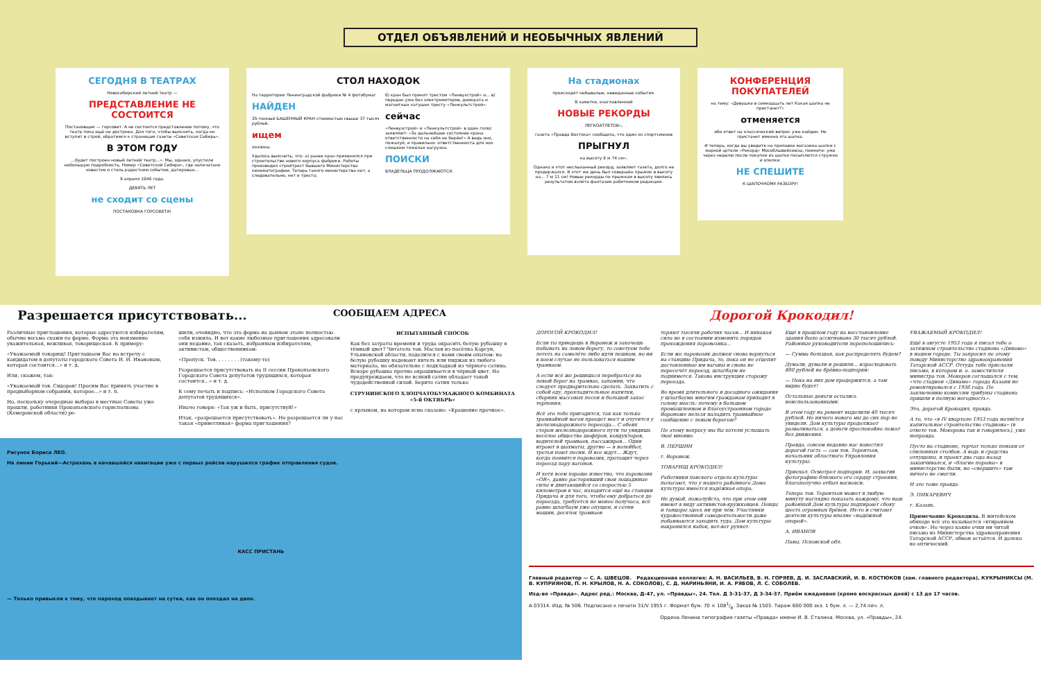ОТДЕЛ ОБЪЯВЛЕНИЙ И НЕОБЫЧНЫХ ЯВЛЕНИЙ
СЕГОДНЯ В ТЕАТРАХ
Новосибирский летний театр —
ПРЕДСТАВЛЕНИЕ НЕ СОСТОИТСЯ
Постановщик — горсовет. А не состоится представление потому, что театр пока ещё не достроен. Для того, чтобы выяснить, когда он вступит в строй, обратимся к страницам газеты «Советская Сибирь».
В ЭТОМ ГОДУ
...будет построен новый летний театр...». Мы, однако, упустили небольшую подробность. Номер «Советской Сибири», где напечатано известие о столь радостном событии, датирован...
9 апреля 1946 года.
ДЕВЯТЬ ЛЕТ
не сходит со сцены
ПОСТАНОВКА ГОРСОВЕТА!
СТОЛ НАХОДОК
На территории Ленинградской фабрики № 4 фотобумаг
НАЙДЕН
35-тонный БАШЕННЫЙ КРАН стоимостью свыше 37 тысяч рублей.
ищем
хозяина.
Удалось выяснить, что: а) ранее кран применялся при строительстве нового корпуса фабрики. Работы производил стройтрест бывшего Министерства кинематографии. Теперь такого министерства нет, а следовательно, нет и треста;
б) кран был принят трестом «Ленвузстрой» и... в) передан уже без электромоторов, домкрата и магнитных катушек тресту «Ленкультстрой».
сейчас
«Ленвузстрой» и «Ленкультстрой» в один голос заявляют: «За дальнейшее состояние крана ответственности на себя не берём!» А ведь оно, пожалуй, и правильно: ответственность для них слишком тяжёлая нагрузка.
ПОИСКИ
ВЛАДЕЛЬЦА ПРОДОЛЖАЮТСЯ.
На стадионах
происходят небывалые, невиданные события.
В заметке, озаглавленной
НОВЫЕ РЕКОРДЫ
ЛЕГКОАТЛЕТОВ»,
газета «Правда Востока» сообщила, что один из спортсменов
ПРЫГНУЛ
на высоту 6 м 74 см».
Однако и этот неслыханный рекорд, заявляет газета, долго не продержался. В этот же день был совершён прыжок в высоту на... 7 м 11 см! Новые рекорды по прыжкам в высоту явились результатом взлёта фантазии работников редакции.
КОНФЕРЕНЦИЯ ПОКУПАТЕЛЕЙ
на тему: «Девушке в семнадцать лет Какая шапка не пристанет?»
отменяется
ибо ответ на классический вопрос уже найден. Не пристанет именно эта шапка.
И теперь, когда вы увидите на прилавке магазина шапки с маркой артели «Рекорд» Мособлшвейсоюза, помните: уже через неделю после покупки из шапки посыплются стружки и опилки.
НЕ СПЕШИТЕ
К ШАПОЧНОМУ РАЗБОРУ!
Разрешается присутствовать...
СООБЩАЕМ АДРЕСА
Различные приглашения, которые адресуются избирателям, обычно весьма схожи по форме. Форма эта неизменно уважительная, вежливая, товарищеская. К примеру:
«Уважаемый товарищ! Приглашаем Вас на встречу с кандидатом в депутаты городского Совета И. И. Ивановым, которая состоится...» и т. д.
Или, скажем, так:
«Уважаемый тов. Сидоров! Просим Вас принять участие в предвыборном собрании, которое...» и т. п.
Но, поскольку очередные выборы в местные Советы уже прошли, работники Прокопьевского горисполкома (Кемеровской области) ре-
шили, очевидно, что эта форма на данном этапе полностью себя изжила. И вот какие любезные приглашения адресовали они недавно, так сказать, избранным избирателям, активистам, общественникам:
«Пропуск. Тов. . . . . . . . (такому-то)
Разрешается присутствовать на II сессии Прокопьевского Городского Совета депутатов трудящихся, которая состоится...» и т. д.
К сему печать и подпись: «Исполком Городского Совета депутатов трудящихся».
Иначе говоря: «Так уж и быть, присутствуй!»
Итак, «разрешается присутствовать». Но разрешается ли у нас такая «приветливая» форма приглашения?
ИСПЫТАННЫЙ СПОСОБ
Как без затраты времени и труда окрасить белую рубашку в тёмный цвет? Читатель тов. Маслов из посёлка Карсун, Ульяновской области, поделился с нами своим опытом: на белую рубашку надевают китель или пиджак из любого материала, но обязательно с подкладкой из чёрного сатина. Вскоре рубашка прочно окрашивается в чёрный цвет. Но предупреждаем, что не всякий сатин обладает такой чудодейственной силой. Берите сатин только
СТРУНИНСКОГО ХЛОПЧАТОБУМАЖНОГО КОМБИНАТА «5-й ОКТЯБРЬ»
с ярлыком, на котором ясно сказано: «Крашение прочное».
Рисунок Бориса ЛЕО.
На линии Горький—Астрахань в начавшейся навигации уже с первых рейсов нарушился график отправления судов.
КАСС ПРИСТАНЬ
— Только привыкли к тому, что пароход опаздывает на сутки, как он опоздал на двое.
Дорогой Крокодил!
ДОРОГОЙ КРОКОДИЛ!
Если ты приедешь в Воронеж и захочешь побывать на левом берегу, то советуем тебе лететь на самолёте либо идти пешком, но ни в коем случае не пользоваться нашим трамваем.
А если всё же решишься перебраться на левый берег на трамвае, запомни, что следует предварительно сделать. Захватить с собой еду, прохладительные напитки, сборник массовых песен и большой запас терпения.
Всё это тебе пригодится, так как только трамвайный вагон проедет мост и очутится у железнодорожного переезда... С обеих сторон железнодорожного пути ты увидишь весёлое общество шофёров, кондукторов, водителей трамваев, пассажиров... Одни играют в шахматы, другие — в волейбол, третьи поют песни. И все ждут... Ждут, когда появится паровозик, протащит через переезд пару вагонов.
И хотя всем хорошо известно, что паровозик «ОВ», давно растерявший свои лошадиные силы и двигающийся со скоростью 5 километров в час, находится ещё на станции Придача и для того, чтобы ему добраться до переезда, требуется не менее получаса, всё равно шлагбаум уже опущен, и сотни машин, десяток трамваев
теряют тысячи рабочих часов... И никакая сила не в состоянии изменить порядок прохождения паровозика...
Если же паровозик должен снова вернуться на станцию Придача, то, пока он не отцепит доставленные им вагоны и снова не пересечёт переезд, шлагбаум не поднимется. Такова инструкция сторожу переезда.
Во время длительного и досадного ожидания у шлагбаума многим гражданам приходит в голову мысль: почему в большом промышленном и благоустроенном городе Воронеже нельзя наладить трамвайное сообщение с левым берегом?
По этому вопросу мы бы хотели услышать твоё мнение.
В. ПЕРШИН
г. Воронеж.
ТОВАРИЩ КРОКОДИЛ!
Работники павского отдела культуры полагают, что у нашего районного Дома культуры имеется надёжная опора.
Не думай, пожалуйста, что при этом они имеют в виду активистов-кружковцев. Певцы и танцоры здесь ни при чём. Участники художественной самодеятельности даже побаиваются заходить туда. Дом культуры накренился набок, вот-вот рухнет.
Ещё в прошлом году на восстановление здания было ассигновано 30 тысяч рублей. Районные руководители переполошились:
— Сумма большая, как распределять будем?
Думали, думали и решили... израсходовать 800 рублей на брёвна-подпорки:
— Пока на них дом продержится, а там видно будет!
Остальные деньги остались неиспользованными.
В этом году на ремонт выделили 40 тысяч рублей. Но ничего нового мы до сих пор не увидели. Дом культуры продолжает разваливаться, а деньги преспокойно лежат без движения.
Правда, совсем недавно нас навестил дорогой гость — сам тов. Терентьев, начальник областного Управления культуры.
Приехал. Осмотрел подпорки. И, захватив фотографию близкого его сердцу строения, благополучно отбыл восвояси.
Теперь тов. Терентьев может в любую минуту наглядно показать каждому, что наш районный Дом культуры подпирают сбоку шесть огромных брёвен. Их-то и считают деятели культуры вполне «надёжной опорой».
А. ИВАНОВ
Павы, Псковской обл.
УВАЖАЕМЫЙ КРОКОДИЛ!
Ещё в августе 1953 года я писал тебе о затяжном строительстве стадиона «Динамо» в нашем городе. Ты запросил по этому поводу Министерство здравоохранения Татарской АССР. Оттуда тебе прислали письмо, в котором и. о. заместителя министра тов. Мокеров соглашался с тем, «что стадион «Динамо» города Казани не ремонтировался с 1936 года. По заключению комиссии трибуны стадиона пришли в полную негодность».
Это, дорогой Крокодил, правда.
А то, что «в IV квартале 1953 года начнётся капитальное строительство стадиона» (в ответе тов. Мокерова так и говорилось), уже неправда.
Пусто на стадионе, торчат только пеньки от спиленных столбов. А ведь и средства отпущены, и проект два года назад заканчивался, и «благие порывы» в министерстве были, но «свершить» там ничего не смогли.
И это тоже правда.
Э. ПИКАРЕВИЧ
г. Казань.
Примечание Крокодила. В житейском обиходе всё это называется «втиранием очков». Но через какие очки ни читай письмо из Министерства здравоохранения Татарской АССР, обман остаётся. И далеко не оптический.
Главный редактор — С. А. ШВЕЦОВ. Редакционная коллегия: А. Н. ВАСИЛЬЕВ, В. Н. ГОРЯЕВ, Д. И. ЗАСЛАВСКИЙ, И. В. КОСТЮКОВ (зам. главного редактора), КУКРЫНИКСЫ (М. В. КУПРИЯНОВ, П. Н. КРЫЛОВ, Н. А. СОКОЛОВ), С. Д. НАРИНЬЯНИ, И. А. РЯБОВ, Л. С. СОБОЛЕВ.
Изд-во «Правда». Адрес ред.: Москва, Д-47, ул. «Правды», 24. Тел. Д 3-31-37, Д 3-34-37. Приём ежедневно (кроме воскресных дней) с 13 до 17 часов.
А 03314. Изд. № 506. Подписано к печати 31/V 1955 г. Формат бум. 70 × 1081/8. Заказ № 1503. Тираж 600 000 экз. 1 бум. л. — 2,74 печ. л.
Ордена Ленина типография газеты «Правда» имени И. В. Сталина. Москва, ул. «Правды», 24.